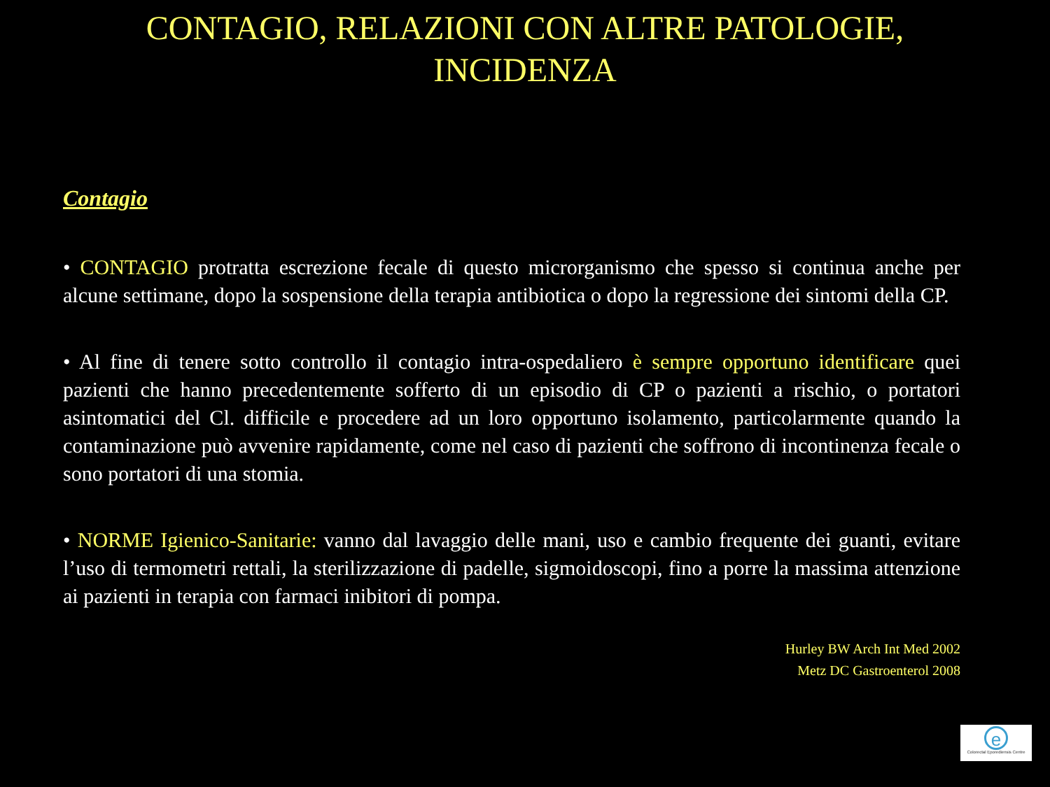CONTAGIO, RELAZIONI CON ALTRE PATOLOGIE,
INCIDENZA
Contagio
• CONTAGIO protratta escrezione fecale di questo microrganismo che spesso si continua anche per alcune settimane, dopo la sospensione della terapia antibiotica o dopo la regressione dei sintomi della CP.
• Al fine di tenere sotto controllo il contagio intra-ospedaliero è sempre opportuno identificare quei pazienti che hanno precedentemente sofferto di un episodio di CP o pazienti a rischio, o portatori asintomatici del Cl. difficile e procedere ad un loro opportuno isolamento, particolarmente quando la contaminazione può avvenire rapidamente, come nel caso di pazienti che soffrono di incontinenza fecale o sono portatori di una stomia.
• NORME Igienico-Sanitarie: vanno dal lavaggio delle mani, uso e cambio frequente dei guanti, evitare l’uso di termometri rettali, la sterilizzazione di padelle, sigmoidoscopi, fino a porre la massima attenzione ai pazienti in terapia con farmaci inibitori di pompa.
Hurley BW Arch Int Med 2002
Metz DC Gastroenterol 2008
e
Colorectal Eporediensis Centre